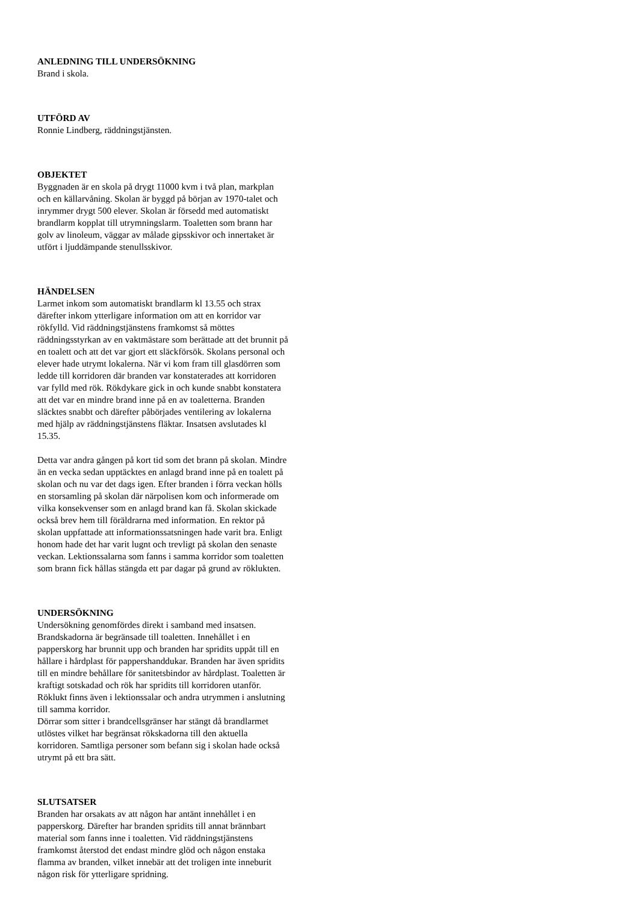ANLEDNING TILL UNDERSÖKNING
Brand i skola.
UTFÖRD AV
Ronnie Lindberg, räddningstjänsten.
OBJEKTET
Byggnaden är en skola på drygt 11000 kvm i två plan, markplan och en källarvåning. Skolan är byggd på början av 1970-talet och inrymmer drygt 500 elever. Skolan är försedd med automatiskt brandlarm kopplat till utrymningslarm. Toaletten som brann har golv av linoleum, väggar av målade gipsskivor och innertaket är utfört i ljuddämpande stenullsskivor.
HÄNDELSEN
Larmet inkom som automatiskt brandlarm kl 13.55 och strax därefter inkom ytterligare information om att en korridor var rökfylld. Vid räddningstjänstens framkomst så möttes räddningsstyrkan av en vaktmästare som berättade att det brunnit på en toalett och att det var gjort ett släckförsök. Skolans personal och elever hade utrymt lokalerna. När vi kom fram till glasdörren som ledde till korridoren där branden var konstaterades att korridoren var fylld med rök. Rökdykare gick in och kunde snabbt konstatera att det var en mindre brand inne på en av toaletterna. Branden släcktes snabbt och därefter påbörjades ventilering av lokalerna med hjälp av räddningstjänstens fläktar. Insatsen avslutades kl 15.35.
Detta var andra gången på kort tid som det brann på skolan. Mindre än en vecka sedan upptäcktes en anlagd brand inne på en toalett på skolan och nu var det dags igen. Efter branden i förra veckan hölls en storsamling på skolan där närpolisen kom och informerade om vilka konsekvenser som en anlagd brand kan få. Skolan skickade också brev hem till föräldrarna med information. En rektor på skolan uppfattade att informationssatsningen hade varit bra. Enligt honom hade det har varit lugnt och trevligt på skolan den senaste veckan. Lektionssalarna som fanns i samma korridor som toaletten som brann fick hållas stängda ett par dagar på grund av röklukten.
UNDERSÖKNING
Undersökning genomfördes direkt i samband med insatsen. Brandskadorna är begränsade till toaletten. Innehållet i en papperskorg har brunnit upp och branden har spridits uppåt till en hållare i hårdplast för pappershanddukar. Branden har även spridits till en mindre behållare för sanitetsbindor av hårdplast. Toaletten är kraftigt sotskadad och rök har spridits till korridoren utanför. Röklukt finns även i lektionssalar och andra utrymmen i anslutning till samma korridor.
Dörrar som sitter i brandcellsgränser har stängt då brandlarmet utlöstes vilket har begränsat rökskadorna till den aktuella korridoren. Samtliga personer som befann sig i skolan hade också utrymt på ett bra sätt.
SLUTSATSER
Branden har orsakats av att någon har antänt innehållet i en papperskorg. Därefter har branden spridits till annat brännbart material som fanns inne i toaletten. Vid räddningstjänstens framkomst återstod det endast mindre glöd och någon enstaka flamma av branden, vilket innebär att det troligen inte inneburit någon risk för ytterligare spridning.